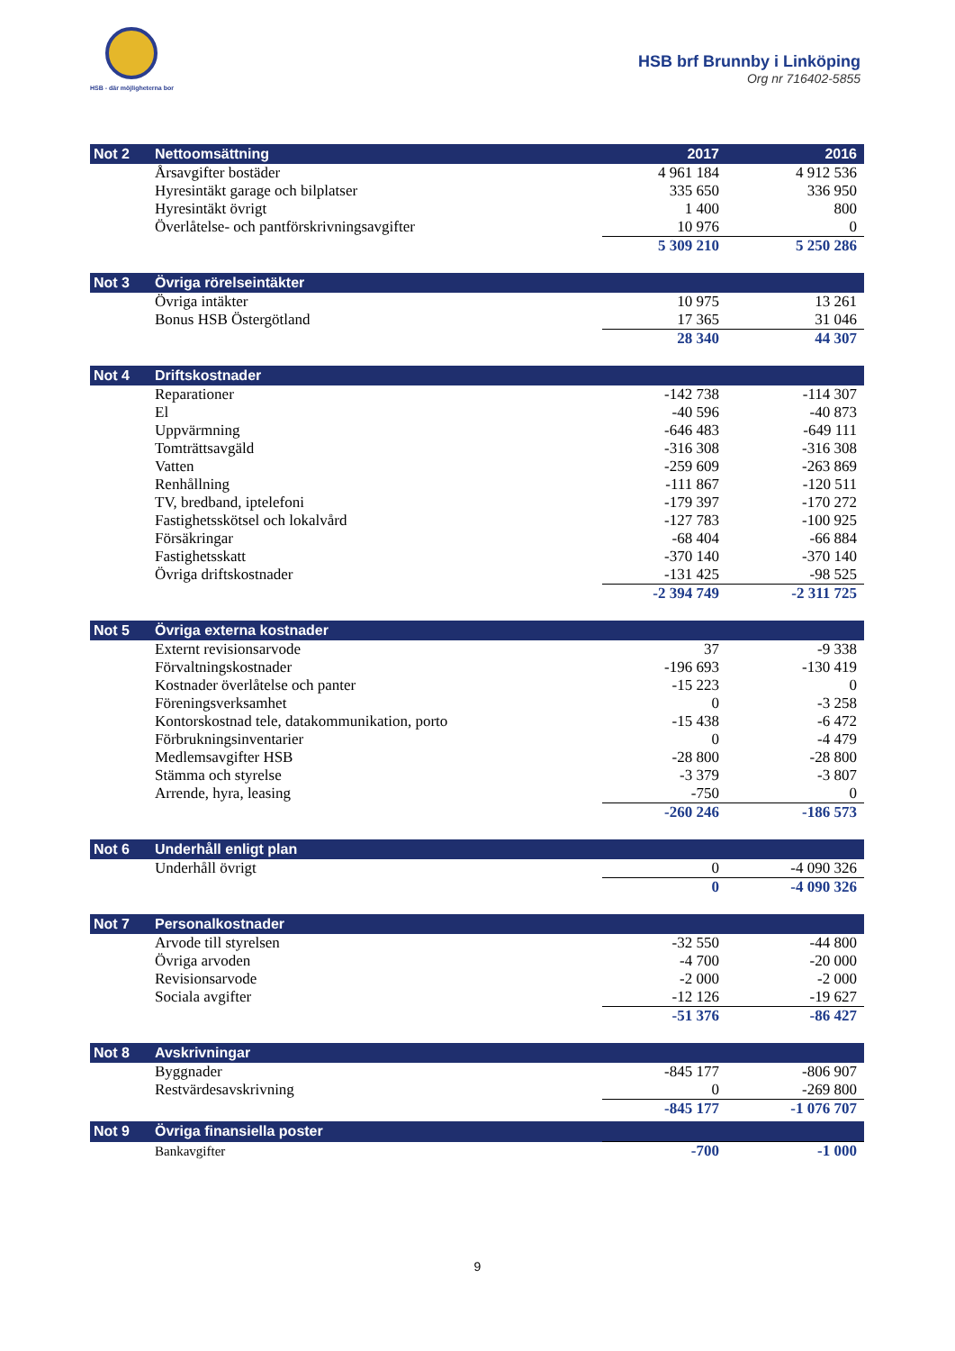HSB - där möjligheterna bor
HSB brf Brunnby i Linköping
Org nr 716402-5855
| Not 2 | Nettoomsättning | 2017 | 2016 |
| --- | --- | --- | --- |
| | Årsavgifter bostäder | 4 961 184 | 4 912 536 |
| | Hyresintäkt garage och bilplatser | 335 650 | 336 950 |
| | Hyresintäkt övrigt | 1 400 | 800 |
| | Överlåtelse- och pantförskrivningsavgifter | 10 976 | 0 |
| | | 5 309 210 | 5 250 286 |
| Not 3 | Övriga rörelseintäkter | | |
| --- | --- | --- | --- |
| | Övriga intäkter | 10 975 | 13 261 |
| | Bonus HSB Östergötland | 17 365 | 31 046 |
| | | 28 340 | 44 307 |
| Not 4 | Driftskostnader | | |
| --- | --- | --- | --- |
| | Reparationer | -142 738 | -114 307 |
| | El | -40 596 | -40 873 |
| | Uppvärmning | -646 483 | -649 111 |
| | Tomträttsavgäld | -316 308 | -316 308 |
| | Vatten | -259 609 | -263 869 |
| | Renhållning | -111 867 | -120 511 |
| | TV, bredband, iptelefoni | -179 397 | -170 272 |
| | Fastighetsskötsel och lokalvård | -127 783 | -100 925 |
| | Försäkringar | -68 404 | -66 884 |
| | Fastighetsskatt | -370 140 | -370 140 |
| | Övriga driftskostnader | -131 425 | -98 525 |
| | | -2 394 749 | -2 311 725 |
| Not 5 | Övriga externa kostnader | | |
| --- | --- | --- | --- |
| | Externt revisionsarvode | 37 | -9 338 |
| | Förvaltningskostnader | -196 693 | -130 419 |
| | Kostnader överlåtelse och panter | -15 223 | 0 |
| | Föreningsverksamhet | 0 | -3 258 |
| | Kontorskostnad tele, datakommunikation, porto | -15 438 | -6 472 |
| | Förbrukningsinventarier | 0 | -4 479 |
| | Medlemsavgifter HSB | -28 800 | -28 800 |
| | Stämma och styrelse | -3 379 | -3 807 |
| | Arrende, hyra, leasing | -750 | 0 |
| | | -260 246 | -186 573 |
| Not 6 | Underhåll enligt plan | | |
| --- | --- | --- | --- |
| | Underhåll övrigt | 0 | -4 090 326 |
| | | 0 | -4 090 326 |
| Not 7 | Personalkostnader | | |
| --- | --- | --- | --- |
| | Arvode till styrelsen | -32 550 | -44 800 |
| | Övriga arvoden | -4 700 | -20 000 |
| | Revisionsarvode | -2 000 | -2 000 |
| | Sociala avgifter | -12 126 | -19 627 |
| | | -51 376 | -86 427 |
| Not 8 | Avskrivningar | | |
| --- | --- | --- | --- |
| | Byggnader | -845 177 | -806 907 |
| | Restvärdesavskrivning | 0 | -269 800 |
| | | -845 177 | -1 076 707 |
| Not 9 | Övriga finansiella poster | | |
| --- | --- | --- | --- |
| | Bankavgifter | -700 | -1 000 |
9